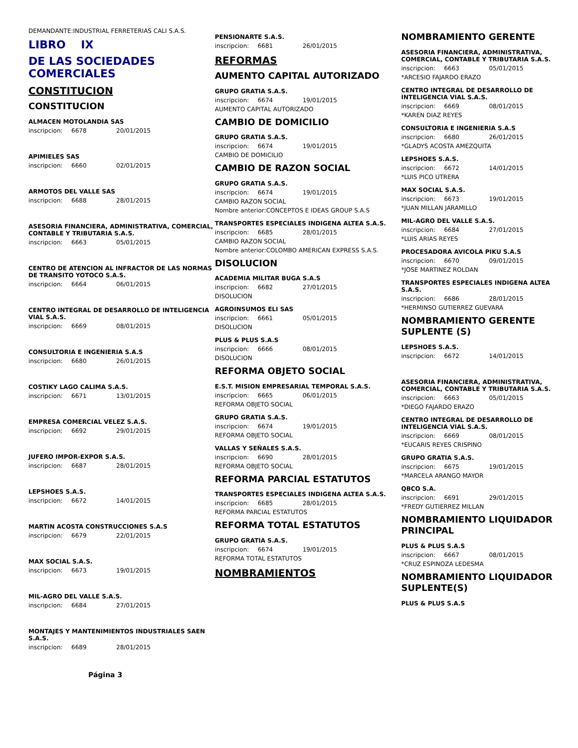DEMANDANTE:INDUSTRIAL FERRETERIAS CALI S.A.S.
LIBRO IX
DE LAS SOCIEDADES COMERCIALES
CONSTITUCION
CONSTITUCION
ALMACEN MOTOLANDIA SAS
inscripcion: 6678 20/01/2015
APIMIELES SAS
inscripcion: 6660 02/01/2015
ARMOTOS DEL VALLE SAS
inscripcion: 6688 28/01/2015
ASESORIA FINANCIERA, ADMINISTRATIVA, COMERCIAL, CONTABLE Y TRIBUTARIA S.A.S.
inscripcion: 6663 05/01/2015
CENTRO DE ATENCION AL INFRACTOR DE LAS NORMAS DE TRANSITO YOTOCO S.A.S.
inscripcion: 6664 06/01/2015
CENTRO INTEGRAL DE DESARROLLO DE INTELIGENCIA VIAL S.A.S.
inscripcion: 6669 08/01/2015
CONSULTORIA E INGENIERIA S.A.S
inscripcion: 6680 26/01/2015
COSTIKY LAGO CALIMA S.A.S.
inscripcion: 6671 13/01/2015
EMPRESA COMERCIAL VELEZ S.A.S.
inscripcion: 6692 29/01/2015
JUFERO IMPOR-EXPOR S.A.S.
inscripcion: 6687 28/01/2015
LEPSHOES S.A.S.
inscripcion: 6672 14/01/2015
MARTIN ACOSTA CONSTRUCCIONES S.A.S
inscripcion: 6679 22/01/2015
MAX SOCIAL S.A.S.
inscripcion: 6673 19/01/2015
MIL-AGRO DEL VALLE S.A.S.
inscripcion: 6684 27/01/2015
MONTAJES Y MANTENIMIENTOS INDUSTRIALES SAEN S.A.S.
inscripcion: 6689 28/01/2015
Página 3
PENSIONARTE S.A.S.
inscripcion: 6681 26/01/2015
REFORMAS
AUMENTO CAPITAL AUTORIZADO
GRUPO GRATIA S.A.S.
inscripcion: 6674 19/01/2015
AUMENTO CAPITAL AUTORIZADO
CAMBIO DE DOMICILIO
GRUPO GRATIA S.A.S.
inscripcion: 6674 19/01/2015
CAMBIO DE DOMICILIO
CAMBIO DE RAZON SOCIAL
GRUPO GRATIA S.A.S.
inscripcion: 6674 19/01/2015
CAMBIO RAZON SOCIAL
Nombre anterior:CONCEPTOS E IDEAS GROUP S.A.S
TRANSPORTES ESPECIALES INDIGENA ALTEA S.A.S.
inscripcion: 6685 28/01/2015
CAMBIO RAZON SOCIAL
Nombre anterior:COLOMBO AMERICAN EXPRESS S.A.S.
DISOLUCION
ACADEMIA MILITAR BUGA S.A.S
inscripcion: 6682 27/01/2015
DISOLUCION
AGROINSUMOS ELI SAS
inscripcion: 6661 05/01/2015
DISOLUCION
PLUS & PLUS S.A.S
inscripcion: 6666 08/01/2015
DISOLUCION
REFORMA OBJETO SOCIAL
E.S.T. MISION EMPRESARIAL TEMPORAL S.A.S.
inscripcion: 6665 06/01/2015
REFORMA OBJETO SOCIAL
GRUPO GRATIA S.A.S.
inscripcion: 6674 19/01/2015
REFORMA OBJETO SOCIAL
VALLAS Y SEÑALES S.A.S.
inscripcion: 6690 28/01/2015
REFORMA OBJETO SOCIAL
REFORMA PARCIAL ESTATUTOS
TRANSPORTES ESPECIALES INDIGENA ALTEA S.A.S.
inscripcion: 6685 28/01/2015
REFORMA PARCIAL ESTATUTOS
REFORMA TOTAL ESTATUTOS
GRUPO GRATIA S.A.S.
inscripcion: 6674 19/01/2015
REFORMA TOTAL ESTATUTOS
NOMBRAMIENTOS
NOMBRAMIENTO GERENTE
ASESORIA FINANCIERA, ADMINISTRATIVA, COMERCIAL, CONTABLE Y TRIBUTARIA S.A.S.
inscripcion: 6663 05/01/2015
*ARCESIO FAJARDO ERAZO
CENTRO INTEGRAL DE DESARROLLO DE INTELIGENCIA VIAL S.A.S.
inscripcion: 6669 08/01/2015
*KAREN DIAZ REYES
CONSULTORIA E INGENIERIA S.A.S
inscripcion: 6680 26/01/2015
*GLADYS ACOSTA AMEZQUITA
LEPSHOES S.A.S.
inscripcion: 6672 14/01/2015
*LUIS PICO UTRERA
MAX SOCIAL S.A.S.
inscripcion: 6673 19/01/2015
*JUAN MILLAN JARAMILLO
MIL-AGRO DEL VALLE S.A.S.
inscripcion: 6684 27/01/2015
*LUIS ARIAS REYES
PROCESADORA AVICOLA PIKU S.A.S
inscripcion: 6670 09/01/2015
*JOSE MARTINEZ ROLDAN
TRANSPORTES ESPECIALES INDIGENA ALTEA S.A.S.
inscripcion: 6686 28/01/2015
*HERMINSO GUTIERREZ GUEVARA
NOMBRAMIENTO GERENTE SUPLENTE (S)
LEPSHOES S.A.S.
inscripcion: 6672 14/01/2015
ASESORIA FINANCIERA, ADMINISTRATIVA, COMERCIAL, CONTABLE Y TRIBUTARIA S.A.S.
inscripcion: 6663 05/01/2015
*DIEGO FAJARDO ERAZO
CENTRO INTEGRAL DE DESARROLLO DE INTELIGENCIA VIAL S.A.S.
inscripcion: 6669 08/01/2015
*EUCARIS REYES CRISPINO
GRUPO GRATIA S.A.S.
inscripcion: 6675 19/01/2015
*MARCELA ARANGO MAYOR
QBCO S.A.
inscripcion: 6691 29/01/2015
*FREDY GUTIERREZ MILLAN
NOMBRAMIENTO LIQUIDADOR PRINCIPAL
PLUS & PLUS S.A.S
inscripcion: 6667 08/01/2015
*CRUZ ESPINOZA LEDESMA
NOMBRAMIENTO LIQUIDADOR SUPLENTE(S)
PLUS & PLUS S.A.S